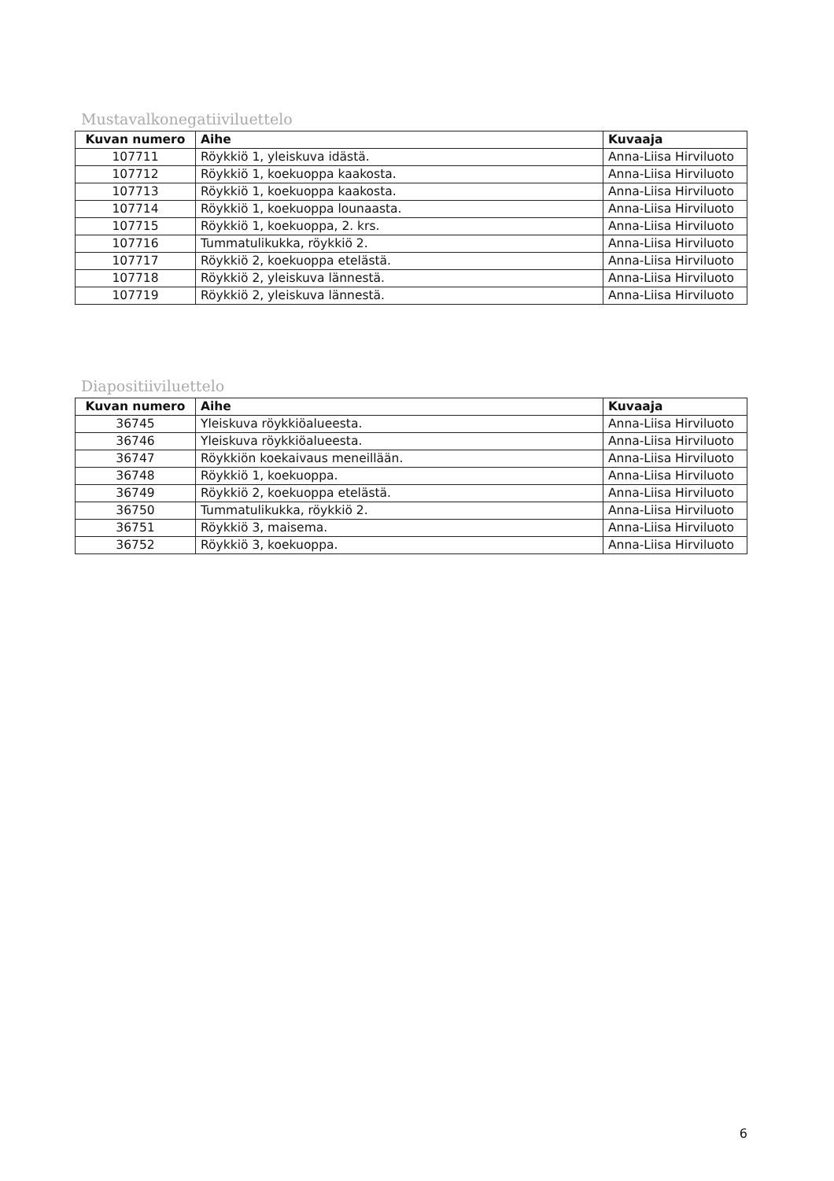Mustavalkonegatiiviluettelo
| Kuvan numero | Aihe | Kuvaaja |
| --- | --- | --- |
| 107711 | Röykkiö 1, yleiskuva idästä. | Anna-Liisa Hirviluoto |
| 107712 | Röykkiö 1, koekuoppa kaakosta. | Anna-Liisa Hirviluoto |
| 107713 | Röykkiö 1, koekuoppa kaakosta. | Anna-Liisa Hirviluoto |
| 107714 | Röykkiö 1, koekuoppa lounaasta. | Anna-Liisa Hirviluoto |
| 107715 | Röykkiö 1, koekuoppa, 2. krs. | Anna-Liisa Hirviluoto |
| 107716 | Tummatulikukka, röykkiö 2. | Anna-Liisa Hirviluoto |
| 107717 | Röykkiö 2, koekuoppa etelästä. | Anna-Liisa Hirviluoto |
| 107718 | Röykkiö 2, yleiskuva lännestä. | Anna-Liisa Hirviluoto |
| 107719 | Röykkiö 2, yleiskuva lännestä. | Anna-Liisa Hirviluoto |
Diapositiiviluettelo
| Kuvan numero | Aihe | Kuvaaja |
| --- | --- | --- |
| 36745 | Yleiskuva röykkiöalueesta. | Anna-Liisa Hirviluoto |
| 36746 | Yleiskuva röykkiöalueesta. | Anna-Liisa Hirviluoto |
| 36747 | Röykkiön koekaivaus meneillään. | Anna-Liisa Hirviluoto |
| 36748 | Röykkiö 1, koekuoppa. | Anna-Liisa Hirviluoto |
| 36749 | Röykkiö 2, koekuoppa etelästä. | Anna-Liisa Hirviluoto |
| 36750 | Tummatulikukka, röykkiö 2. | Anna-Liisa Hirviluoto |
| 36751 | Röykkiö 3, maisema. | Anna-Liisa Hirviluoto |
| 36752 | Röykkiö 3, koekuoppa. | Anna-Liisa Hirviluoto |
6